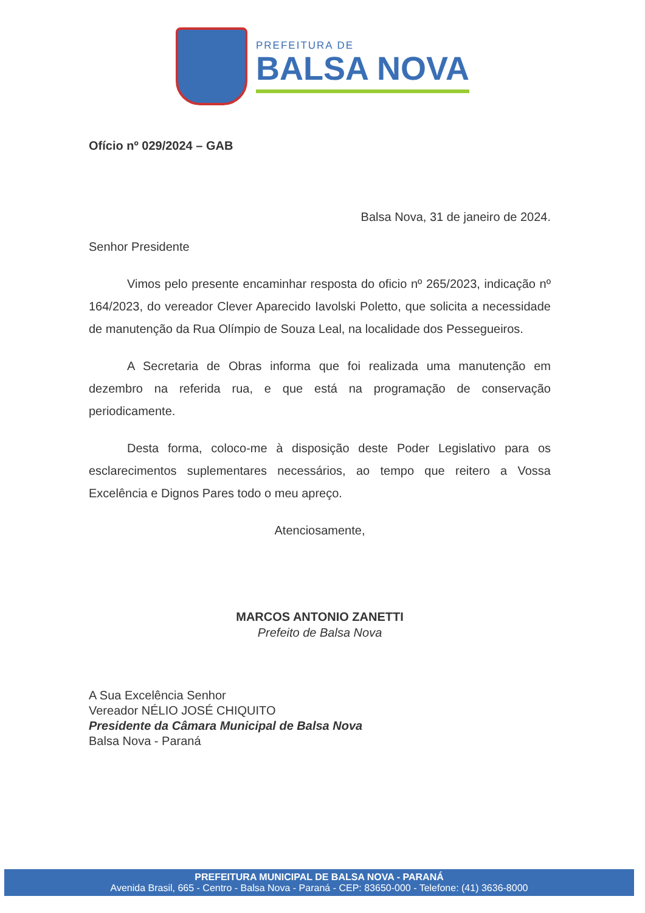PREFEITURA DE
BALSA NOVA
Ofício nº 029/2024 – GAB
Balsa Nova, 31 de janeiro de 2024.
Senhor Presidente
Vimos pelo presente encaminhar resposta do oficio nº 265/2023, indicação nº 164/2023, do vereador Clever Aparecido Iavolski Poletto, que solicita a necessidade de manutenção da Rua Olímpio de Souza Leal, na localidade dos Pessegueiros.
A Secretaria de Obras informa que foi realizada uma manutenção em dezembro na referida rua, e que está na programação de conservação periodicamente.
Desta forma, coloco-me à disposição deste Poder Legislativo para os esclarecimentos suplementares necessários, ao tempo que reitero a Vossa Excelência e Dignos Pares todo o meu apreço.
Atenciosamente,
MARCOS ANTONIO ZANETTI
Prefeito de Balsa Nova
A Sua Excelência Senhor
Vereador NÉLIO JOSÉ CHIQUITO
Presidente da Câmara Municipal de Balsa Nova
Balsa Nova - Paraná
PREFEITURA MUNICIPAL DE BALSA NOVA - PARANÁ
Avenida Brasil, 665 - Centro - Balsa Nova - Paraná - CEP: 83650-000 - Telefone: (41) 3636-8000